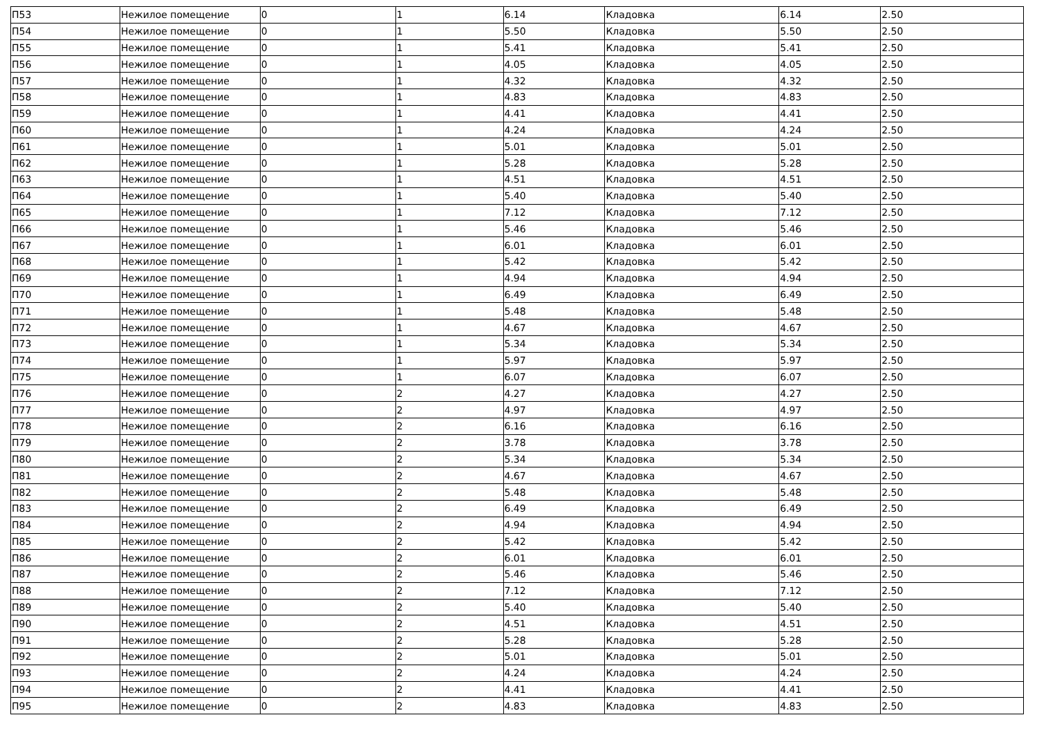| П53 | Нежилое помещение | 0 | 1 | 6.14 | Кладовка | 6.14 | 2.50 |
| П54 | Нежилое помещение | 0 | 1 | 5.50 | Кладовка | 5.50 | 2.50 |
| П55 | Нежилое помещение | 0 | 1 | 5.41 | Кладовка | 5.41 | 2.50 |
| П56 | Нежилое помещение | 0 | 1 | 4.05 | Кладовка | 4.05 | 2.50 |
| П57 | Нежилое помещение | 0 | 1 | 4.32 | Кладовка | 4.32 | 2.50 |
| П58 | Нежилое помещение | 0 | 1 | 4.83 | Кладовка | 4.83 | 2.50 |
| П59 | Нежилое помещение | 0 | 1 | 4.41 | Кладовка | 4.41 | 2.50 |
| П60 | Нежилое помещение | 0 | 1 | 4.24 | Кладовка | 4.24 | 2.50 |
| П61 | Нежилое помещение | 0 | 1 | 5.01 | Кладовка | 5.01 | 2.50 |
| П62 | Нежилое помещение | 0 | 1 | 5.28 | Кладовка | 5.28 | 2.50 |
| П63 | Нежилое помещение | 0 | 1 | 4.51 | Кладовка | 4.51 | 2.50 |
| П64 | Нежилое помещение | 0 | 1 | 5.40 | Кладовка | 5.40 | 2.50 |
| П65 | Нежилое помещение | 0 | 1 | 7.12 | Кладовка | 7.12 | 2.50 |
| П66 | Нежилое помещение | 0 | 1 | 5.46 | Кладовка | 5.46 | 2.50 |
| П67 | Нежилое помещение | 0 | 1 | 6.01 | Кладовка | 6.01 | 2.50 |
| П68 | Нежилое помещение | 0 | 1 | 5.42 | Кладовка | 5.42 | 2.50 |
| П69 | Нежилое помещение | 0 | 1 | 4.94 | Кладовка | 4.94 | 2.50 |
| П70 | Нежилое помещение | 0 | 1 | 6.49 | Кладовка | 6.49 | 2.50 |
| П71 | Нежилое помещение | 0 | 1 | 5.48 | Кладовка | 5.48 | 2.50 |
| П72 | Нежилое помещение | 0 | 1 | 4.67 | Кладовка | 4.67 | 2.50 |
| П73 | Нежилое помещение | 0 | 1 | 5.34 | Кладовка | 5.34 | 2.50 |
| П74 | Нежилое помещение | 0 | 1 | 5.97 | Кладовка | 5.97 | 2.50 |
| П75 | Нежилое помещение | 0 | 1 | 6.07 | Кладовка | 6.07 | 2.50 |
| П76 | Нежилое помещение | 0 | 2 | 4.27 | Кладовка | 4.27 | 2.50 |
| П77 | Нежилое помещение | 0 | 2 | 4.97 | Кладовка | 4.97 | 2.50 |
| П78 | Нежилое помещение | 0 | 2 | 6.16 | Кладовка | 6.16 | 2.50 |
| П79 | Нежилое помещение | 0 | 2 | 3.78 | Кладовка | 3.78 | 2.50 |
| П80 | Нежилое помещение | 0 | 2 | 5.34 | Кладовка | 5.34 | 2.50 |
| П81 | Нежилое помещение | 0 | 2 | 4.67 | Кладовка | 4.67 | 2.50 |
| П82 | Нежилое помещение | 0 | 2 | 5.48 | Кладовка | 5.48 | 2.50 |
| П83 | Нежилое помещение | 0 | 2 | 6.49 | Кладовка | 6.49 | 2.50 |
| П84 | Нежилое помещение | 0 | 2 | 4.94 | Кладовка | 4.94 | 2.50 |
| П85 | Нежилое помещение | 0 | 2 | 5.42 | Кладовка | 5.42 | 2.50 |
| П86 | Нежилое помещение | 0 | 2 | 6.01 | Кладовка | 6.01 | 2.50 |
| П87 | Нежилое помещение | 0 | 2 | 5.46 | Кладовка | 5.46 | 2.50 |
| П88 | Нежилое помещение | 0 | 2 | 7.12 | Кладовка | 7.12 | 2.50 |
| П89 | Нежилое помещение | 0 | 2 | 5.40 | Кладовка | 5.40 | 2.50 |
| П90 | Нежилое помещение | 0 | 2 | 4.51 | Кладовка | 4.51 | 2.50 |
| П91 | Нежилое помещение | 0 | 2 | 5.28 | Кладовка | 5.28 | 2.50 |
| П92 | Нежилое помещение | 0 | 2 | 5.01 | Кладовка | 5.01 | 2.50 |
| П93 | Нежилое помещение | 0 | 2 | 4.24 | Кладовка | 4.24 | 2.50 |
| П94 | Нежилое помещение | 0 | 2 | 4.41 | Кладовка | 4.41 | 2.50 |
| П95 | Нежилое помещение | 0 | 2 | 4.83 | Кладовка | 4.83 | 2.50 |